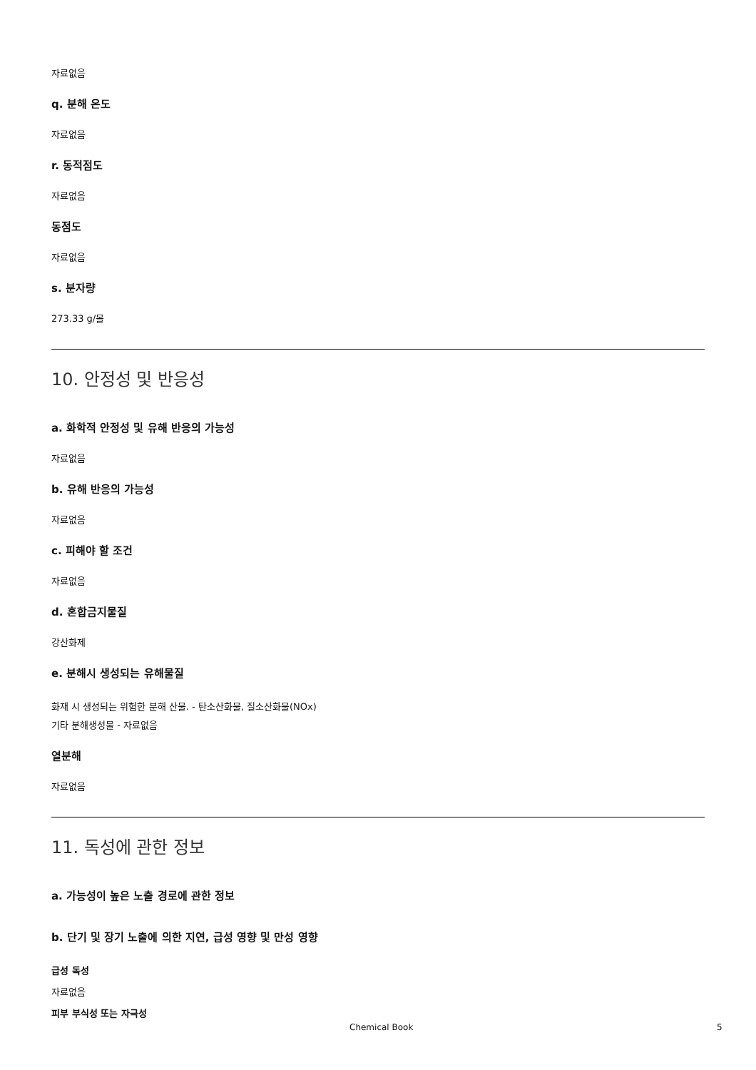자료없음
q. 분해 온도
자료없음
r. 동적점도
자료없음
동점도
자료없음
s. 분자량
273.33 g/몰
10. 안정성 및 반응성
a. 화학적 안정성 및 유해 반응의 가능성
자료없음
b. 유해 반응의 가능성
자료없음
c. 피해야 할 조건
자료없음
d. 혼합금지물질
강산화제
e. 분해시 생성되는 유해물질
화재 시 생성되는 위험한 분해 산물. - 탄소산화물, 질소산화물(NOx)
기타 분해생성물 - 자료없음
열분해
자료없음
11. 독성에 관한 정보
a. 가능성이 높은 노출 경로에 관한 정보
b. 단기 및 장기 노출에 의한 지연, 급성 영향 및 만성 영향
급성 독성
자료없음
피부 부식성 또는 자극성
Chemical Book 5